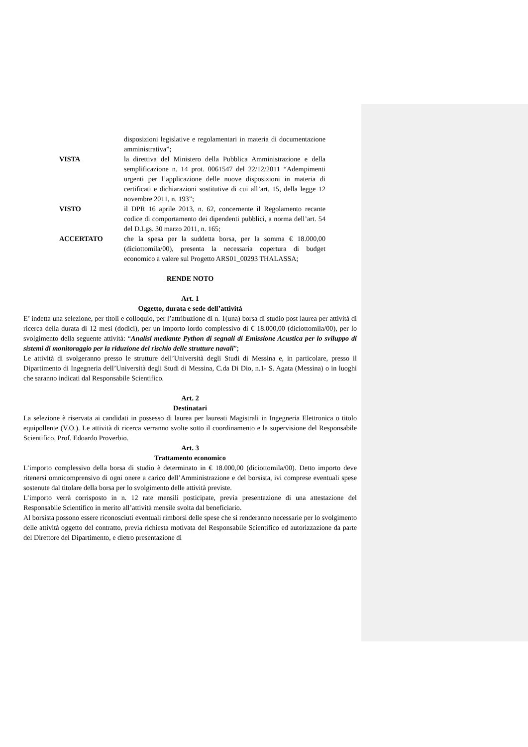disposizioni legislative e regolamentari in materia di documentazione amministrativa”;
VISTA la direttiva del Ministero della Pubblica Amministrazione e della semplificazione n. 14 prot. 0061547 del 22/12/2011 “Adempimenti urgenti per l’applicazione delle nuove disposizioni in materia di certificati e dichiarazioni sostitutive di cui all’art. 15, della legge 12 novembre 2011, n. 193”;
VISTO il DPR 16 aprile 2013, n. 62, concernente il Regolamento recante codice di comportamento dei dipendenti pubblici, a norma dell’art. 54 del D.Lgs. 30 marzo 2011, n. 165;
ACCERTATO che la spesa per la suddetta borsa, per la somma € 18.000,00 (diciottomila/00), presenta la necessaria copertura di budget economico a valere sul Progetto ARS01_00293 THALASSA;
RENDE NOTO
Art. 1
Oggetto, durata e sede dell’attività
E’ indetta una selezione, per titoli e colloquio, per l’attribuzione di n. 1(una) borsa di studio post laurea per attività di ricerca della durata di 12 mesi (dodici), per un importo lordo complessivo di € 18.000,00 (diciottomila/00), per lo svolgimento della seguente attività: “Analisi mediante Python di segnali di Emissione Acustica per lo sviluppo di sistemi di monitoraggio per la riduzione del rischio delle strutture navali”;
Le attività di svolgeranno presso le strutture dell’Università degli Studi di Messina e, in particolare, presso il Dipartimento di Ingegneria dell’Università degli Studi di Messina, C.da Di Dio, n.1- S. Agata (Messina) o in luoghi che saranno indicati dal Responsabile Scientifico.
Art. 2
Destinatari
La selezione è riservata ai candidati in possesso di laurea per laureati Magistrali in Ingegneria Elettronica o titolo equipollente (V.O.). Le attività di ricerca verranno svolte sotto il coordinamento e la supervisione del Responsabile Scientifico, Prof. Edoardo Proverbio.
Art. 3
Trattamento economico
L’importo complessivo della borsa di studio è determinato in € 18.000,00 (diciottomila/00). Detto importo deve ritenersi omnicomprensivo di ogni onere a carico dell’Amministrazione e del borsista, ivi comprese eventuali spese sostenute dal titolare della borsa per lo svolgimento delle attività previste.
L’importo verrà corrisposto in n. 12 rate mensili posticipate, previa presentazione di una attestazione del Responsabile Scientifico in merito all’attività mensile svolta dal beneficiario.
Al borsista possono essere riconosciuti eventuali rimborsi delle spese che si renderanno necessarie per lo svolgimento delle attività oggetto del contratto, previa richiesta motivata del Responsabile Scientifico ed autorizzazione da parte del Direttore del Dipartimento, e dietro presentazione di